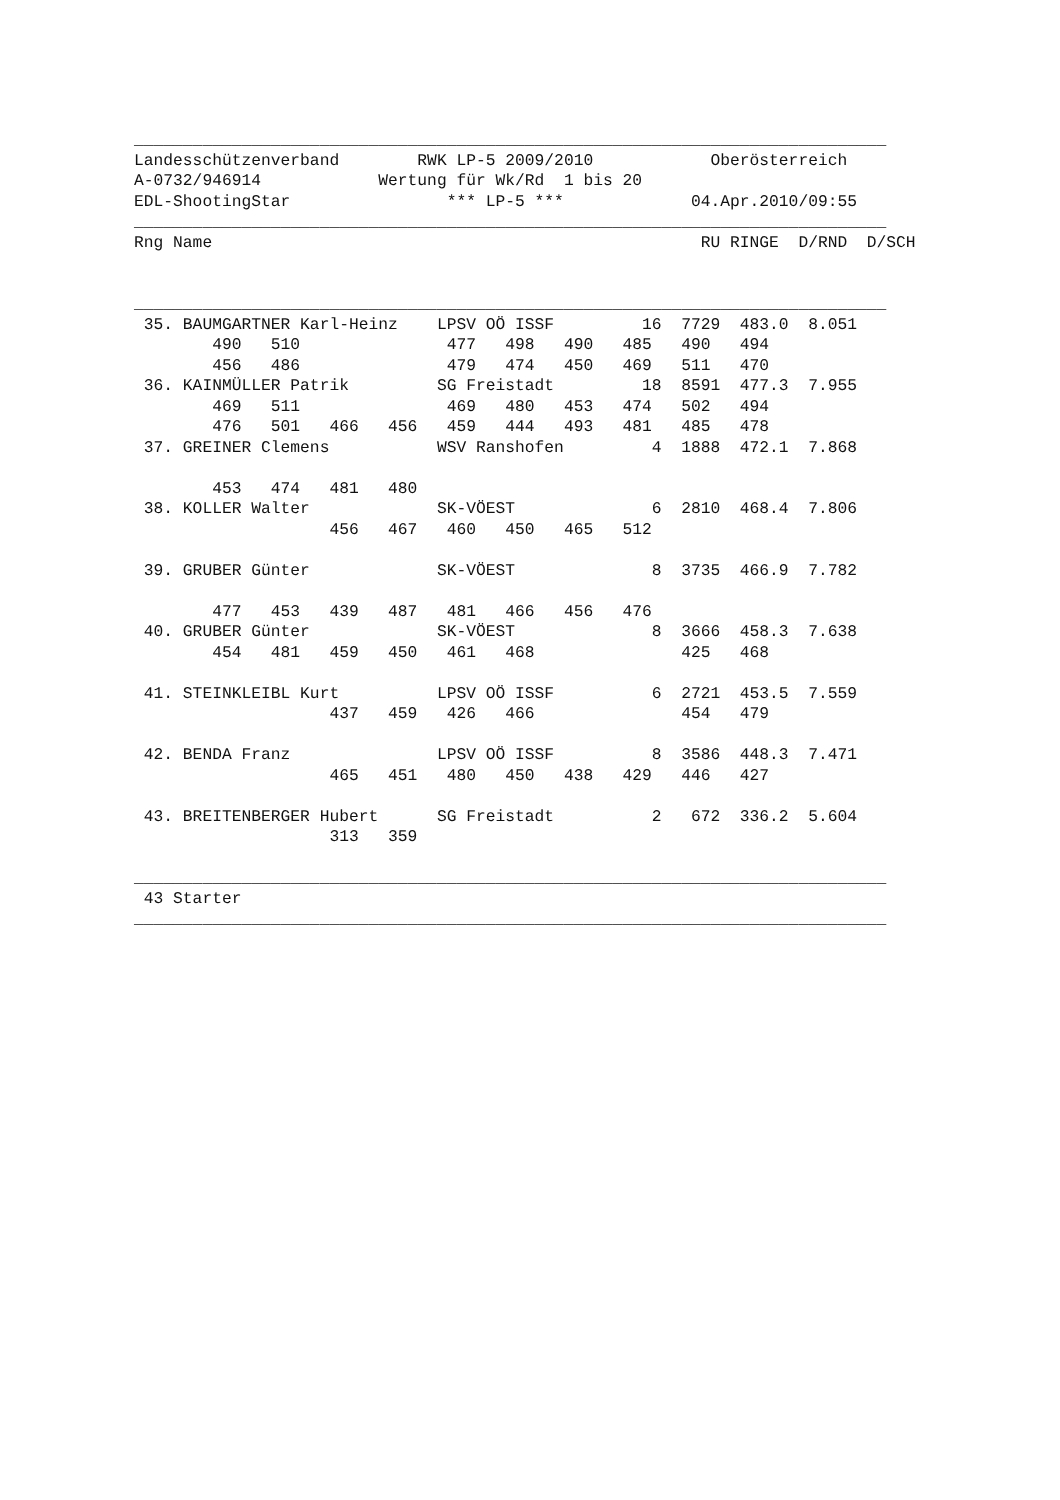_____________________________________________________________________________
Landesschützenverband        RWK LP-5 2009/2010            Oberösterreich
A-0732/946914            Wertung für Wk/Rd  1 bis 20
EDL-ShootingStar                *** LP-5 ***             04.Apr.2010/09:55
_____________________________________________________________________________
Rng Name                                                  RU RINGE  D/RND  D/SCH


_____________________________________________________________________________
 35. BAUMGARTNER Karl-Heinz    LPSV OÖ ISSF         16  7729  483.0  8.051
        490   510               477   498   490   485   490   494
        456   486               479   474   450   469   511   470
 36. KAINMÜLLER Patrik         SG Freistadt         18  8591  477.3  7.955
        469   511               469   480   453   474   502   494
        476   501   466   456   459   444   493   481   485   478
 37. GREINER Clemens           WSV Ranshofen         4  1888  472.1  7.868

        453   474   481   480
 38. KOLLER Walter             SK-VÖEST              6  2810  468.4  7.806
                    456   467   460   450   465   512

 39. GRUBER Günter             SK-VÖEST              8  3735  466.9  7.782

        477   453   439   487   481   466   456   476
 40. GRUBER Günter             SK-VÖEST              8  3666  458.3  7.638
        454   481   459   450   461   468               425   468

 41. STEINKLEIBL Kurt          LPSV OÖ ISSF          6  2721  453.5  7.559
                    437   459   426   466               454   479

 42. BENDA Franz               LPSV OÖ ISSF          8  3586  448.3  7.471
                    465   451   480   450   438   429   446   427

 43. BREITENBERGER Hubert      SG Freistadt          2   672  336.2  5.604
                    313   359

_____________________________________________________________________________
 43 Starter
_____________________________________________________________________________